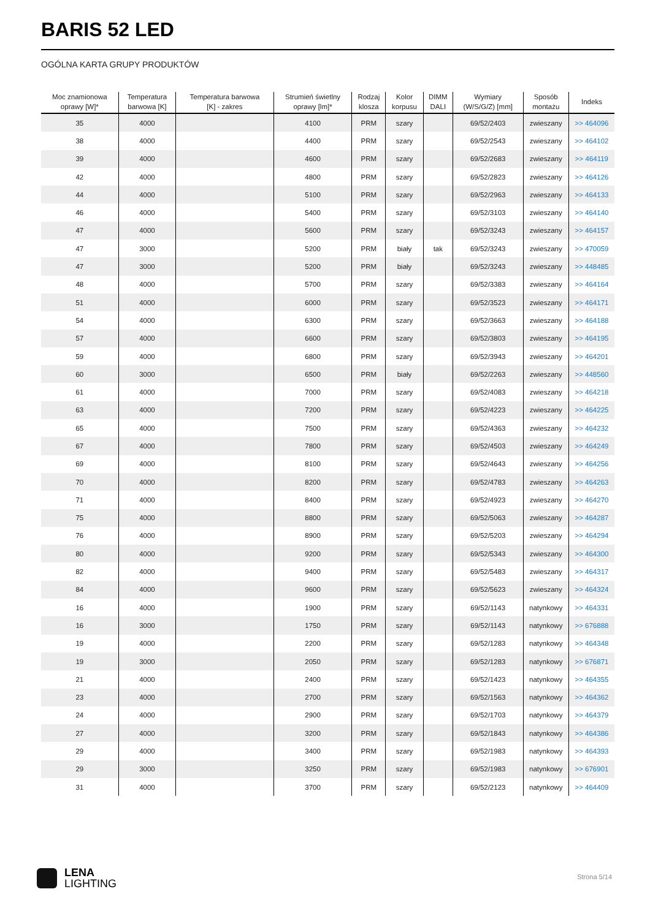BARIS 52 LED
OGÓLNA KARTA GRUPY PRODUKTÓW
| Moc znamionowa oprawy [W]* | Temperatura barwowa [K] | Temperatura barwowa [K] - zakres | Strumień świetlny oprawy [lm]* | Rodzaj klosza | Kolor korpusu | DIMM DALI | Wymiary (W/S/G/Z) [mm] | Sposób montażu | Indeks |
| --- | --- | --- | --- | --- | --- | --- | --- | --- | --- |
| 35 | 4000 | | 4100 | PRM | szary | | 69/52/2403 | zwieszany | >> 464096 |
| 38 | 4000 | | 4400 | PRM | szary | | 69/52/2543 | zwieszany | >> 464102 |
| 39 | 4000 | | 4600 | PRM | szary | | 69/52/2683 | zwieszany | >> 464119 |
| 42 | 4000 | | 4800 | PRM | szary | | 69/52/2823 | zwieszany | >> 464126 |
| 44 | 4000 | | 5100 | PRM | szary | | 69/52/2963 | zwieszany | >> 464133 |
| 46 | 4000 | | 5400 | PRM | szary | | 69/52/3103 | zwieszany | >> 464140 |
| 47 | 4000 | | 5600 | PRM | szary | | 69/52/3243 | zwieszany | >> 464157 |
| 47 | 3000 | | 5200 | PRM | biały | tak | 69/52/3243 | zwieszany | >> 470059 |
| 47 | 3000 | | 5200 | PRM | biały | | 69/52/3243 | zwieszany | >> 448485 |
| 48 | 4000 | | 5700 | PRM | szary | | 69/52/3383 | zwieszany | >> 464164 |
| 51 | 4000 | | 6000 | PRM | szary | | 69/52/3523 | zwieszany | >> 464171 |
| 54 | 4000 | | 6300 | PRM | szary | | 69/52/3663 | zwieszany | >> 464188 |
| 57 | 4000 | | 6600 | PRM | szary | | 69/52/3803 | zwieszany | >> 464195 |
| 59 | 4000 | | 6800 | PRM | szary | | 69/52/3943 | zwieszany | >> 464201 |
| 60 | 3000 | | 6500 | PRM | biały | | 69/52/2263 | zwieszany | >> 448560 |
| 61 | 4000 | | 7000 | PRM | szary | | 69/52/4083 | zwieszany | >> 464218 |
| 63 | 4000 | | 7200 | PRM | szary | | 69/52/4223 | zwieszany | >> 464225 |
| 65 | 4000 | | 7500 | PRM | szary | | 69/52/4363 | zwieszany | >> 464232 |
| 67 | 4000 | | 7800 | PRM | szary | | 69/52/4503 | zwieszany | >> 464249 |
| 69 | 4000 | | 8100 | PRM | szary | | 69/52/4643 | zwieszany | >> 464256 |
| 70 | 4000 | | 8200 | PRM | szary | | 69/52/4783 | zwieszany | >> 464263 |
| 71 | 4000 | | 8400 | PRM | szary | | 69/52/4923 | zwieszany | >> 464270 |
| 75 | 4000 | | 8800 | PRM | szary | | 69/52/5063 | zwieszany | >> 464287 |
| 76 | 4000 | | 8900 | PRM | szary | | 69/52/5203 | zwieszany | >> 464294 |
| 80 | 4000 | | 9200 | PRM | szary | | 69/52/5343 | zwieszany | >> 464300 |
| 82 | 4000 | | 9400 | PRM | szary | | 69/52/5483 | zwieszany | >> 464317 |
| 84 | 4000 | | 9600 | PRM | szary | | 69/52/5623 | zwieszany | >> 464324 |
| 16 | 4000 | | 1900 | PRM | szary | | 69/52/1143 | natynkowy | >> 464331 |
| 16 | 3000 | | 1750 | PRM | szary | | 69/52/1143 | natynkowy | >> 676888 |
| 19 | 4000 | | 2200 | PRM | szary | | 69/52/1283 | natynkowy | >> 464348 |
| 19 | 3000 | | 2050 | PRM | szary | | 69/52/1283 | natynkowy | >> 676871 |
| 21 | 4000 | | 2400 | PRM | szary | | 69/52/1423 | natynkowy | >> 464355 |
| 23 | 4000 | | 2700 | PRM | szary | | 69/52/1563 | natynkowy | >> 464362 |
| 24 | 4000 | | 2900 | PRM | szary | | 69/52/1703 | natynkowy | >> 464379 |
| 27 | 4000 | | 3200 | PRM | szary | | 69/52/1843 | natynkowy | >> 464386 |
| 29 | 4000 | | 3400 | PRM | szary | | 69/52/1983 | natynkowy | >> 464393 |
| 29 | 3000 | | 3250 | PRM | szary | | 69/52/1983 | natynkowy | >> 676901 |
| 31 | 4000 | | 3700 | PRM | szary | | 69/52/2123 | natynkowy | >> 464409 |
LENA
LIGHTING
Strona 5/14